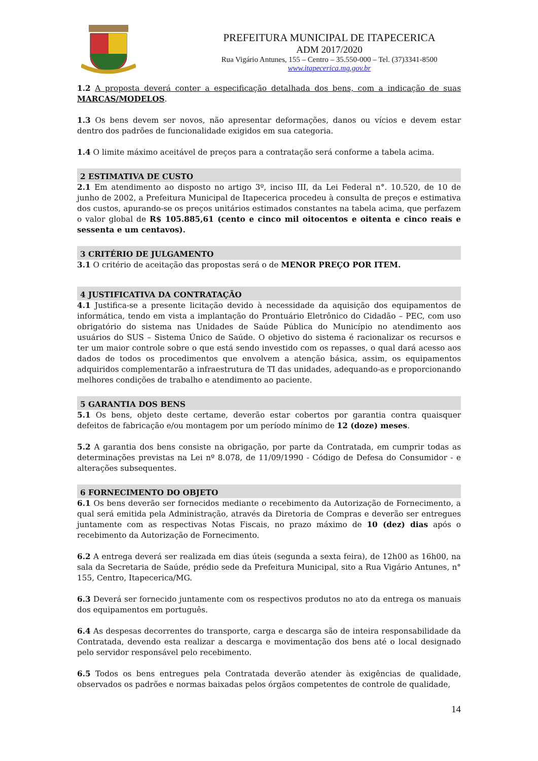PREFEITURA MUNICIPAL DE ITAPECERICA
ADM 2017/2020
Rua Vigário Antunes, 155 – Centro – 35.550-000 – Tel. (37)3341-8500
www.itapecerica.mg.gov.br
1.2 A proposta deverá conter a especificação detalhada dos bens, com a indicação de suas MARCAS/MODELOS.
1.3 Os bens devem ser novos, não apresentar deformações, danos ou vícios e devem estar dentro dos padrões de funcionalidade exigidos em sua categoria.
1.4 O limite máximo aceitável de preços para a contratação será conforme a tabela acima.
2 ESTIMATIVA DE CUSTO
2.1 Em atendimento ao disposto no artigo 3º, inciso III, da Lei Federal n°. 10.520, de 10 de junho de 2002, a Prefeitura Municipal de Itapecerica procedeu à consulta de preços e estimativa dos custos, apurando-se os preços unitários estimados constantes na tabela acima, que perfazem o valor global de R$ 105.885,61 (cento e cinco mil oitocentos e oitenta e cinco reais e sessenta e um centavos).
3 CRITÉRIO DE JULGAMENTO
3.1 O critério de aceitação das propostas será o de MENOR PREÇO POR ITEM.
4 JUSTIFICATIVA DA CONTRATAÇÃO
4.1 Justifica-se a presente licitação devido à necessidade da aquisição dos equipamentos de informática, tendo em vista a implantação do Prontuário Eletrônico do Cidadão – PEC, com uso obrigatório do sistema nas Unidades de Saúde Pública do Município no atendimento aos usuários do SUS – Sistema Único de Saúde. O objetivo do sistema é racionalizar os recursos e ter um maior controle sobre o que está sendo investido com os repasses, o qual dará acesso aos dados de todos os procedimentos que envolvem a atenção básica, assim, os equipamentos adquiridos complementarão a infraestrutura de TI das unidades, adequando-as e proporcionando melhores condições de trabalho e atendimento ao paciente.
5 GARANTIA DOS BENS
5.1 Os bens, objeto deste certame, deverão estar cobertos por garantia contra quaisquer defeitos de fabricação e/ou montagem por um período mínimo de 12 (doze) meses.
5.2 A garantia dos bens consiste na obrigação, por parte da Contratada, em cumprir todas as determinações previstas na Lei nº 8.078, de 11/09/1990 - Código de Defesa do Consumidor - e alterações subsequentes.
6 FORNECIMENTO DO OBJETO
6.1 Os bens deverão ser fornecidos mediante o recebimento da Autorização de Fornecimento, a qual será emitida pela Administração, através da Diretoria de Compras e deverão ser entregues juntamente com as respectivas Notas Fiscais, no prazo máximo de 10 (dez) dias após o recebimento da Autorização de Fornecimento.
6.2 A entrega deverá ser realizada em dias úteis (segunda a sexta feira), de 12h00 as 16h00, na sala da Secretaria de Saúde, prédio sede da Prefeitura Municipal, sito a Rua Vigário Antunes, n° 155, Centro, Itapecerica/MG.
6.3 Deverá ser fornecido juntamente com os respectivos produtos no ato da entrega os manuais dos equipamentos em português.
6.4 As despesas decorrentes do transporte, carga e descarga são de inteira responsabilidade da Contratada, devendo esta realizar a descarga e movimentação dos bens até o local designado pelo servidor responsável pelo recebimento.
6.5 Todos os bens entregues pela Contratada deverão atender às exigências de qualidade, observados os padrões e normas baixadas pelos órgãos competentes de controle de qualidade,
14